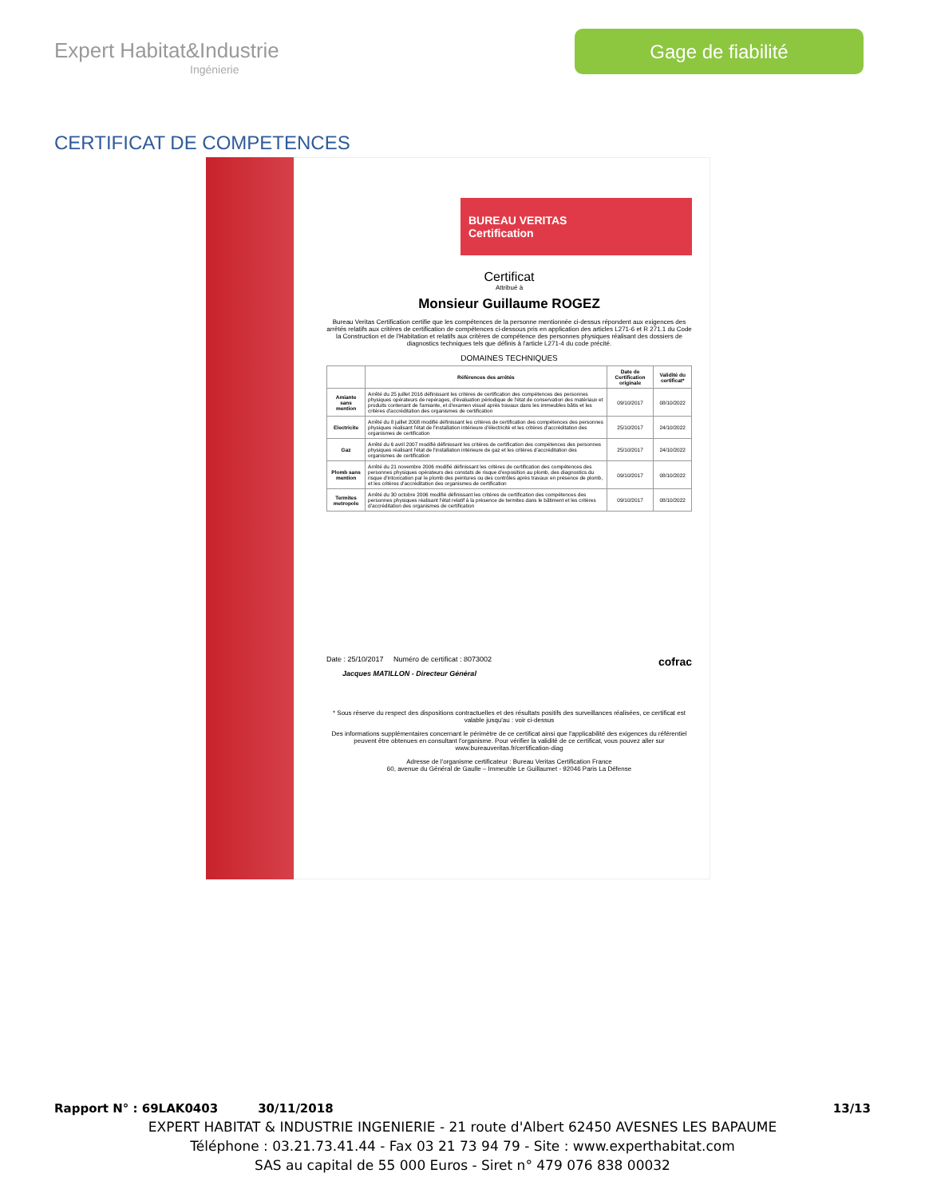Expert Habitat&Industrie
Ingénierie
Gage de fiabilité
CERTIFICAT DE COMPETENCES
BUREAU VERITAS
Certification
Certificat
Attribué à
Monsieur Guillaume ROGEZ
Bureau Veritas Certification certifie que les compétences de la personne mentionnée ci-dessus répondent aux exigences des arrêtés relatifs aux critères de certification de compétences ci-dessous pris en application des articles L271-6 et R 271.1 du Code la Construction et de l'Habitation et relatifs aux critères de compétence des personnes physiques réalisant des dossiers de diagnostics techniques tels que définis à l'article L271-4 du code précité.
DOMAINES TECHNIQUES
| | Références des arrêtés | Date de Certification originale | Validité du certificat* |
| --- | --- | --- | --- |
| Amiante sans mention | Arrêté du 25 juillet 2016 définissant les critères de certification des compétences des personnes physiques opérateurs de repérages, d'évaluation périodique de l'état de conservation des matériaux et produits contenant de l'amiante, et d'examen visuel après travaux dans les immeubles bâtis et les critères d'accréditation des organismes de certification | 09/10/2017 | 08/10/2022 |
| Electricite | Arrêté du 8 juillet 2008 modifié définissant les critères de certification des compétences des personnes physiques réalisant l'état de l'installation intérieure d'électricité et les critères d'accréditation des organismes de certification | 25/10/2017 | 24/10/2022 |
| Gaz | Arrêté du 6 avril 2007 modifié définissant les critères de certification des compétences des personnes physiques réalisant l'état de l'installation intérieure de gaz et les critères d'accréditation des organismes de certification | 25/10/2017 | 24/10/2022 |
| Plomb sans mention | Arrêté du 21 novembre 2006 modifié définissant les critères de certification des compétences des personnes physiques opérateurs des constats de risque d'exposition au plomb, des diagnostics du risque d'intoxication par le plomb des peintures ou des contrôles après travaux en présence de plomb, et les critères d'accréditation des organismes de certification | 09/10/2017 | 08/10/2022 |
| Termites metropole | Arrêté du 30 octobre 2006 modifié définissant les critères de certification des compétences des personnes physiques réalisant l'état relatif à la présence de termites dans le bâtiment et les critères d'accréditation des organismes de certification | 09/10/2017 | 08/10/2022 |
Date : 25/10/2017 Numéro de certificat : 8073002 cofrac
Jacques MATILLON - Directeur Général
* Sous réserve du respect des dispositions contractuelles et des résultats positifs des surveillances réalisées, ce certificat est valable jusqu'au : voir ci-dessus
Des informations supplémentaires concernant le périmètre de ce certificat ainsi que l'applicabilité des exigences du référentiel peuvent être obtenues en consultant l'organisme. Pour vérifier la validité de ce certificat, vous pouvez aller sur www.bureauveritas.fr/certification-diag
Adresse de l'organisme certificateur : Bureau Veritas Certification France
60, avenue du Général de Gaulle – Immeuble Le Guillaumet - 92046 Paris La Défense
Rapport N° : 69LAK0403 30/11/2018 13/13
EXPERT HABITAT & INDUSTRIE INGENIERIE - 21 route d'Albert 62450 AVESNES LES BAPAUME
Téléphone : 03.21.73.41.44 - Fax 03 21 73 94 79 - Site : www.experthabitat.com
SAS au capital de 55 000 Euros - Siret n° 479 076 838 00032